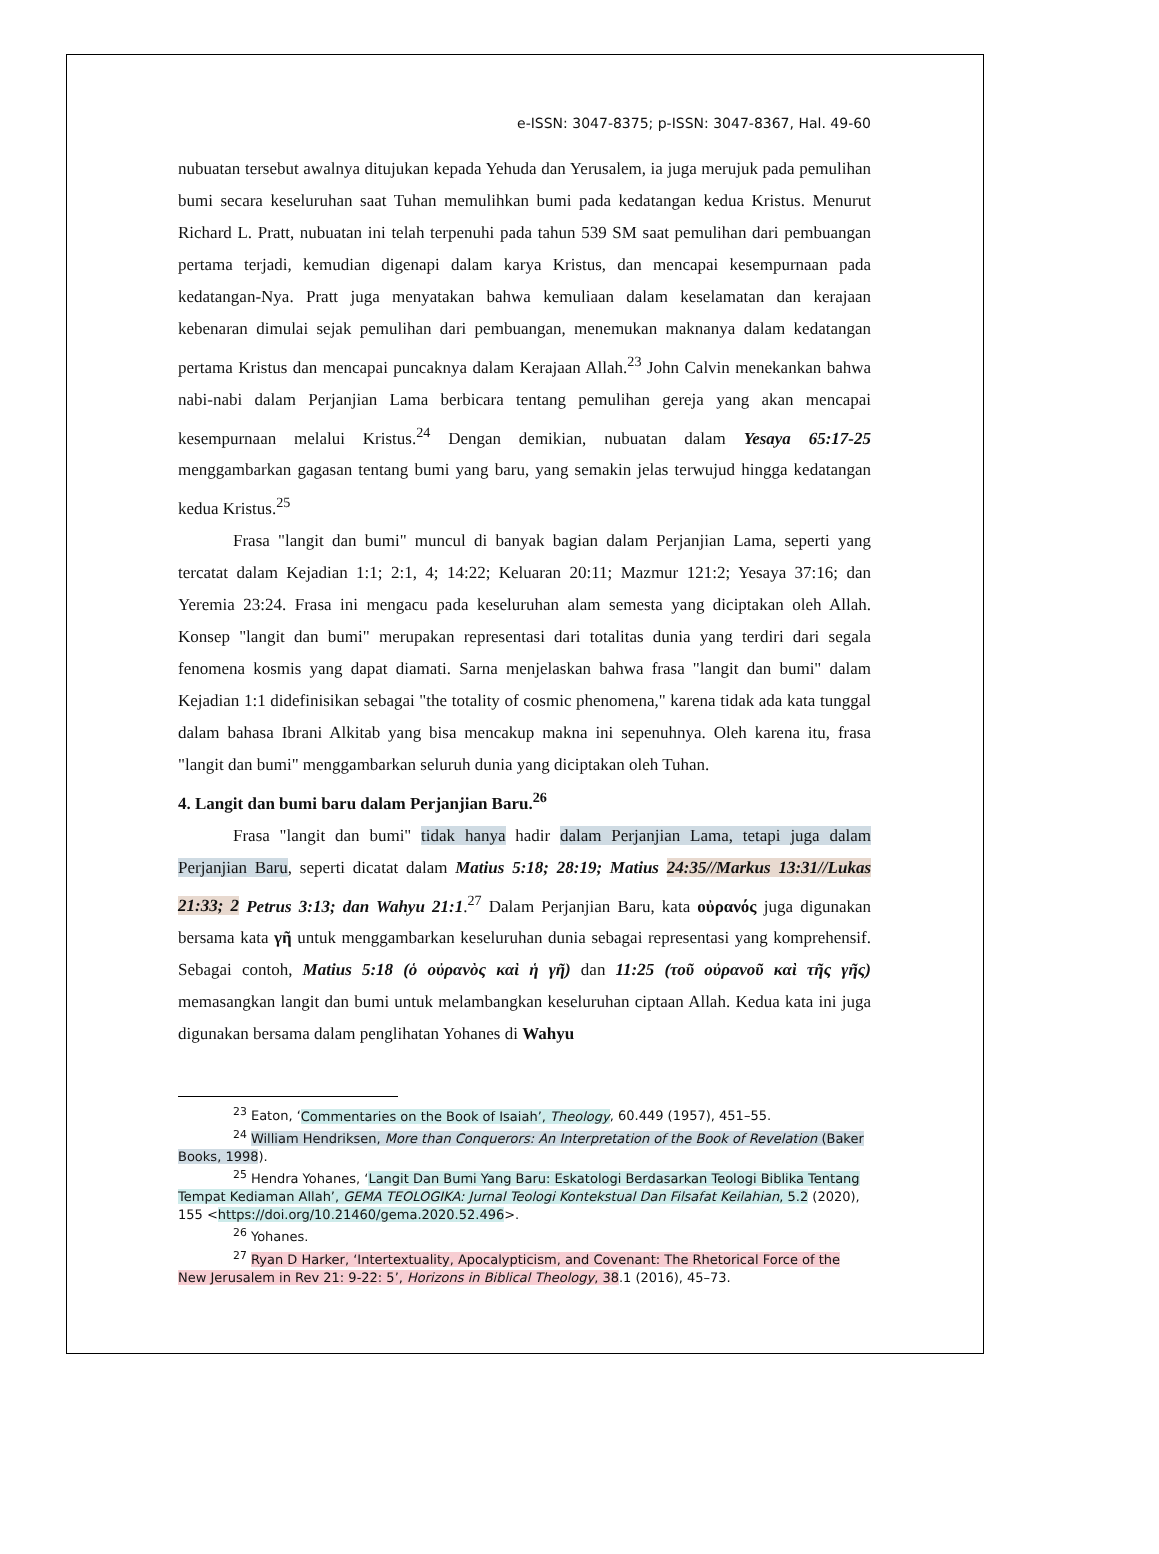e-ISSN: 3047-8375; p-ISSN: 3047-8367, Hal. 49-60
nubuatan tersebut awalnya ditujukan kepada Yehuda dan Yerusalem, ia juga merujuk pada pemulihan bumi secara keseluruhan saat Tuhan memulihkan bumi pada kedatangan kedua Kristus. Menurut Richard L. Pratt, nubuatan ini telah terpenuhi pada tahun 539 SM saat pemulihan dari pembuangan pertama terjadi, kemudian digenapi dalam karya Kristus, dan mencapai kesempurnaan pada kedatangan-Nya. Pratt juga menyatakan bahwa kemuliaan dalam keselamatan dan kerajaan kebenaran dimulai sejak pemulihan dari pembuangan, menemukan maknanya dalam kedatangan pertama Kristus dan mencapai puncaknya dalam Kerajaan Allah.<sup>23</sup> John Calvin menekankan bahwa nabi-nabi dalam Perjanjian Lama berbicara tentang pemulihan gereja yang akan mencapai kesempurnaan melalui Kristus.<sup>24</sup> Dengan demikian, nubuatan dalam Yesaya 65:17-25 menggambarkan gagasan tentang bumi yang baru, yang semakin jelas terwujud hingga kedatangan kedua Kristus.<sup>25</sup>
Frasa "langit dan bumi" muncul di banyak bagian dalam Perjanjian Lama, seperti yang tercatat dalam Kejadian 1:1; 2:1, 4; 14:22; Keluaran 20:11; Mazmur 121:2; Yesaya 37:16; dan Yeremia 23:24. Frasa ini mengacu pada keseluruhan alam semesta yang diciptakan oleh Allah. Konsep "langit dan bumi" merupakan representasi dari totalitas dunia yang terdiri dari segala fenomena kosmis yang dapat diamati. Sarna menjelaskan bahwa frasa "langit dan bumi" dalam Kejadian 1:1 didefinisikan sebagai "the totality of cosmic phenomena," karena tidak ada kata tunggal dalam bahasa Ibrani Alkitab yang bisa mencakup makna ini sepenuhnya. Oleh karena itu, frasa "langit dan bumi" menggambarkan seluruh dunia yang diciptakan oleh Tuhan.
4. Langit dan bumi baru dalam Perjanjian Baru.<sup>26</sup>
Frasa "langit dan bumi" tidak hanya hadir dalam Perjanjian Lama, tetapi juga dalam Perjanjian Baru, seperti dicatat dalam Matius 5:18; 28:19; Matius 24:35//Markus 13:31//Lukas 21:33; 2 Petrus 3:13; dan Wahyu 21:1.<sup>27</sup> Dalam Perjanjian Baru, kata οὐρανός juga digunakan bersama kata γῆ untuk menggambarkan keseluruhan dunia sebagai representasi yang komprehensif. Sebagai contoh, Matius 5:18 (ὁ οὐρανὸς καὶ ἡ γῆ) dan 11:25 (τοῦ οὐρανοῦ καὶ τῆς γῆς) memasangkan langit dan bumi untuk melambangkan keseluruhan ciptaan Allah. Kedua kata ini juga digunakan bersama dalam penglihatan Yohanes di Wahyu
<sup>23</sup> Eaton, ‘Commentaries on the Book of Isaiah’, Theology, 60.449 (1957), 451–55.
<sup>24</sup> William Hendriksen, More than Conquerors: An Interpretation of the Book of Revelation (Baker Books, 1998).
<sup>25</sup> Hendra Yohanes, ‘Langit Dan Bumi Yang Baru: Eskatologi Berdasarkan Teologi Biblika Tentang Tempat Kediaman Allah’, GEMA TEOLOGIKA: Jurnal Teologi Kontekstual Dan Filsafat Keilahian, 5.2 (2020), 155 <https://doi.org/10.21460/gema.2020.52.496>.
<sup>26</sup> Yohanes.
<sup>27</sup> Ryan D Harker, ‘Intertextuality, Apocalypticism, and Covenant: The Rhetorical Force of the New Jerusalem in Rev 21: 9-22: 5’, Horizons in Biblical Theology, 38.1 (2016), 45–73.